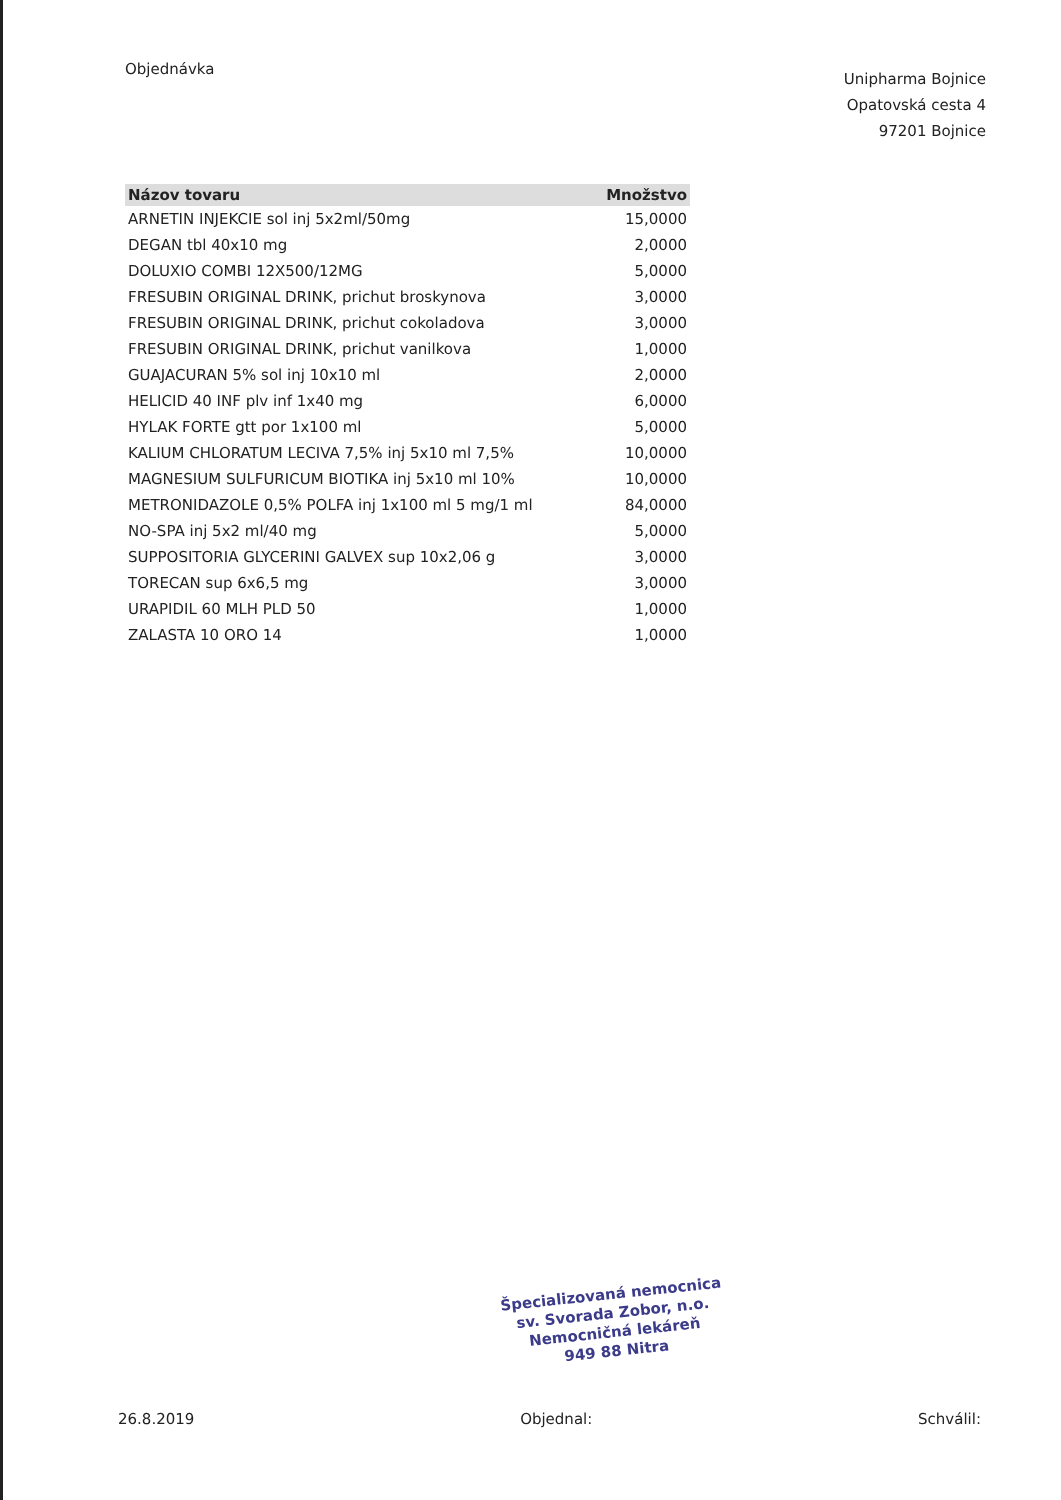Objednávka
Unipharma Bojnice
Opatovská cesta 4
97201 Bojnice
| Názov tovaru | Množstvo |
| --- | --- |
| ARNETIN INJEKCIE sol inj 5x2ml/50mg | 15,0000 |
| DEGAN tbl 40x10 mg | 2,0000 |
| DOLUXIO COMBI 12X500/12MG | 5,0000 |
| FRESUBIN ORIGINAL DRINK, prichut broskynova | 3,0000 |
| FRESUBIN ORIGINAL DRINK, prichut cokoladova | 3,0000 |
| FRESUBIN ORIGINAL DRINK, prichut vanilkova | 1,0000 |
| GUAJACURAN 5% sol inj 10x10 ml | 2,0000 |
| HELICID 40 INF plv inf 1x40 mg | 6,0000 |
| HYLAK FORTE gtt por 1x100 ml | 5,0000 |
| KALIUM CHLORATUM LECIVA 7,5% inj 5x10 ml 7,5% | 10,0000 |
| MAGNESIUM SULFURICUM BIOTIKA inj 5x10 ml 10% | 10,0000 |
| METRONIDAZOLE 0,5% POLFA inj 1x100 ml 5 mg/1 ml | 84,0000 |
| NO-SPA inj 5x2 ml/40 mg | 5,0000 |
| SUPPOSITORIA GLYCERINI GALVEX sup 10x2,06 g | 3,0000 |
| TORECAN sup 6x6,5 mg | 3,0000 |
| URAPIDIL 60 MLH PLD 50 | 1,0000 |
| ZALASTA 10 ORO 14 | 1,0000 |
Špecializovaná nemocnica
sv. Svorada Zobor, n.o.
Nemocničná lekáreň
949 88 Nitra
26.8.2019 Objednal: Schválil: